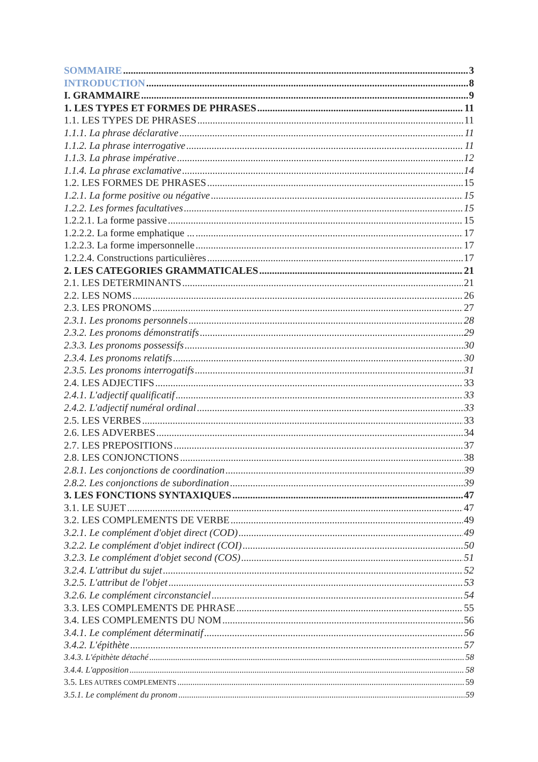SOMMAIRE 3
INTRODUCTION 8
I. GRAMMAIRE 9
1. LES TYPES ET FORMES DE PHRASES 11
1.1. LES TYPES DE PHRASES 11
1.1.1. La phrase déclarative 11
1.1.2. La phrase interrogative 11
1.1.3. La phrase impérative 12
1.1.4. La phrase exclamative 14
1.2. LES FORMES DE PHRASES 15
1.2.1. La forme positive ou négative 15
1.2.2. Les formes facultatives 15
1.2.2.1. La forme passive 15
1.2.2.2. La forme emphatique ... 17
1.2.2.3. La forme impersonnelle 17
1.2.2.4. Constructions particulières 17
2. LES CATEGORIES GRAMMATICALES 21
2.1. LES DETERMINANTS 21
2.2. LES NOMS 26
2.3. LES PRONOMS 27
2.3.1. Les pronoms personnels 28
2.3.2. Les pronoms démonstratifs 29
2.3.3. Les pronoms possessifs 30
2.3.4. Les pronoms relatifs 30
2.3.5. Les pronoms interrogatifs 31
2.4. LES ADJECTIFS 33
2.4.1. L'adjectif qualificatif 33
2.4.2. L'adjectif numéral ordinal 33
2.5. LES VERBES 33
2.6. LES ADVERBES 34
2.7. LES PREPOSITIONS 37
2.8. LES CONJONCTIONS 38
2.8.1. Les conjonctions de coordination 39
2.8.2. Les conjonctions de subordination 39
3. LES FONCTIONS SYNTAXIQUES 47
3.1. LE SUJET 47
3.2. LES COMPLEMENTS DE VERBE 49
3.2.1. Le complément d'objet direct (COD) 49
3.2.2. Le complément d'objet indirect (COI) 50
3.2.3. Le complément d'objet second (COS) 51
3.2.4. L'attribut du sujet 52
3.2.5. L'attribut de l'objet 53
3.2.6. Le complément circonstanciel 54
3.3. LES COMPLEMENTS DE PHRASE 55
3.4. LES COMPLEMENTS DU NOM 56
3.4.1. Le complément déterminatif 56
3.4.2. L'épithète 57
3.4.3. L'épithète détaché 58
3.4.4. L'apposition 58
3.5. LES AUTRES COMPLEMENTS 59
3.5.1. Le complément du pronom 59